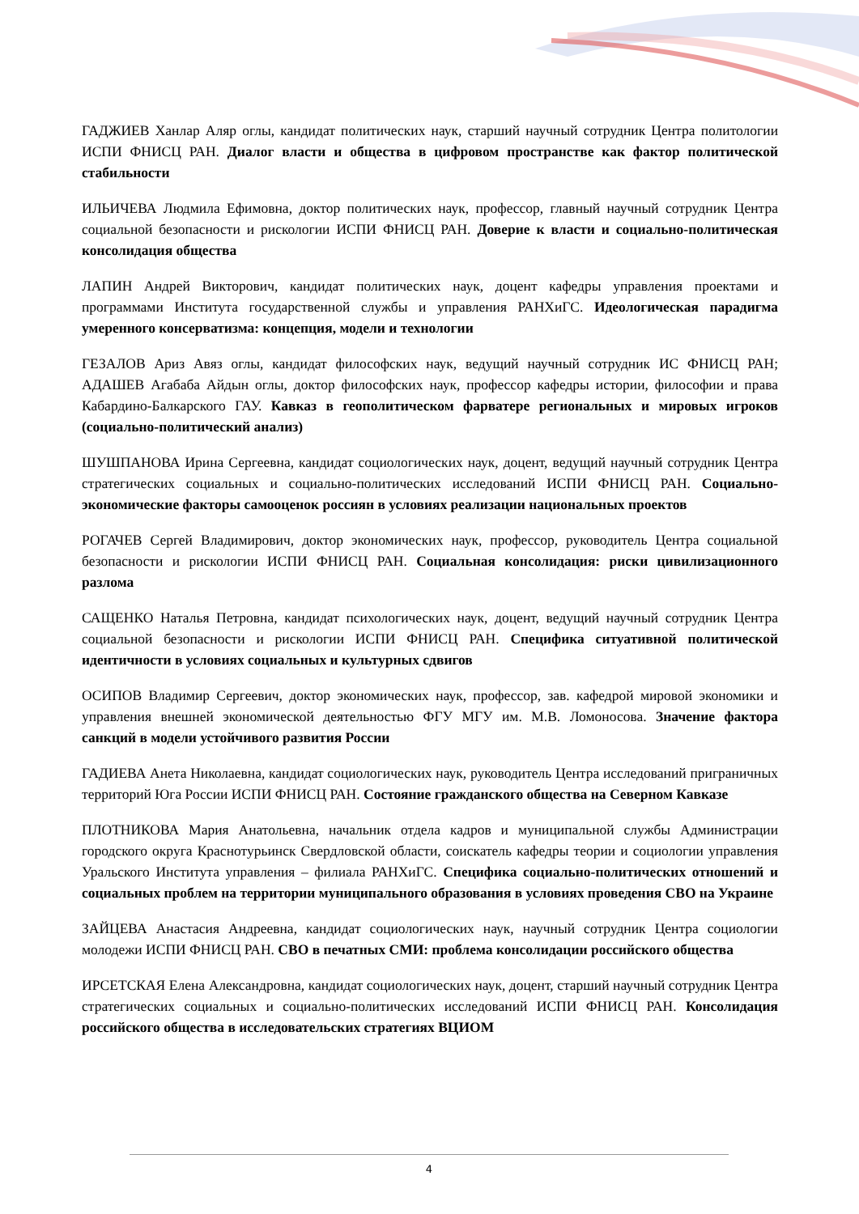ГАДЖИЕВ Ханлар Аляр оглы, кандидат политических наук, старший научный сотрудник Центра политологии ИСПИ ФНИСЦ РАН. Диалог власти и общества в цифровом пространстве как фактор политической стабильности
ИЛЬИЧЕВА Людмила Ефимовна, доктор политических наук, профессор, главный научный сотрудник Центра социальной безопасности и рискологии ИСПИ ФНИСЦ РАН. Доверие к власти и социально-политическая консолидация общества
ЛАПИН Андрей Викторович, кандидат политических наук, доцент кафедры управления проектами и программами Института государственной службы и управления РАНХиГС. Идеологическая парадигма умеренного консерватизма: концепция, модели и технологии
ГЕЗАЛОВ Ариз Авяз оглы, кандидат философских наук, ведущий научный сотрудник ИС ФНИСЦ РАН; АДАШЕВ Агабаба Айдын оглы, доктор философских наук, профессор кафедры истории, философии и права Кабардино-Балкарского ГАУ. Кавказ в геополитическом фарватере региональных и мировых игроков (социально-политический анализ)
ШУШПАНОВА Ирина Сергеевна, кандидат социологических наук, доцент, ведущий научный сотрудник Центра стратегических социальных и социально-политических исследований ИСПИ ФНИСЦ РАН. Социально-экономические факторы самооценок россиян в условиях реализации национальных проектов
РОГАЧЕВ Сергей Владимирович, доктор экономических наук, профессор, руководитель Центра социальной безопасности и рискологии ИСПИ ФНИСЦ РАН. Социальная консолидация: риски цивилизационного разлома
САЩЕНКО Наталья Петровна, кандидат психологических наук, доцент, ведущий научный сотрудник Центра социальной безопасности и рискологии ИСПИ ФНИСЦ РАН. Специфика ситуативной политической идентичности в условиях социальных и культурных сдвигов
ОСИПОВ Владимир Сергеевич, доктор экономических наук, профессор, зав. кафедрой мировой экономики и управления внешней экономической деятельностью ФГУ МГУ им. М.В. Ломоносова. Значение фактора санкций в модели устойчивого развития России
ГАДИЕВА Анета Николаевна, кандидат социологических наук, руководитель Центра исследований приграничных территорий Юга России ИСПИ ФНИСЦ РАН. Состояние гражданского общества на Северном Кавказе
ПЛОТНИКОВА Мария Анатольевна, начальник отдела кадров и муниципальной службы Администрации городского округа Краснотурьинск Свердловской области, соискатель кафедры теории и социологии управления Уральского Института управления – филиала РАНХиГС. Специфика социально-политических отношений и социальных проблем на территории муниципального образования в условиях проведения СВО на Украине
ЗАЙЦЕВА Анастасия Андреевна, кандидат социологических наук, научный сотрудник Центра социологии молодежи ИСПИ ФНИСЦ РАН. СВО в печатных СМИ: проблема консолидации российского общества
ИРСЕТСКАЯ Елена Александровна, кандидат социологических наук, доцент, старший научный сотрудник Центра стратегических социальных и социально-политических исследований ИСПИ ФНИСЦ РАН. Консолидация российского общества в исследовательских стратегиях ВЦИОМ
4